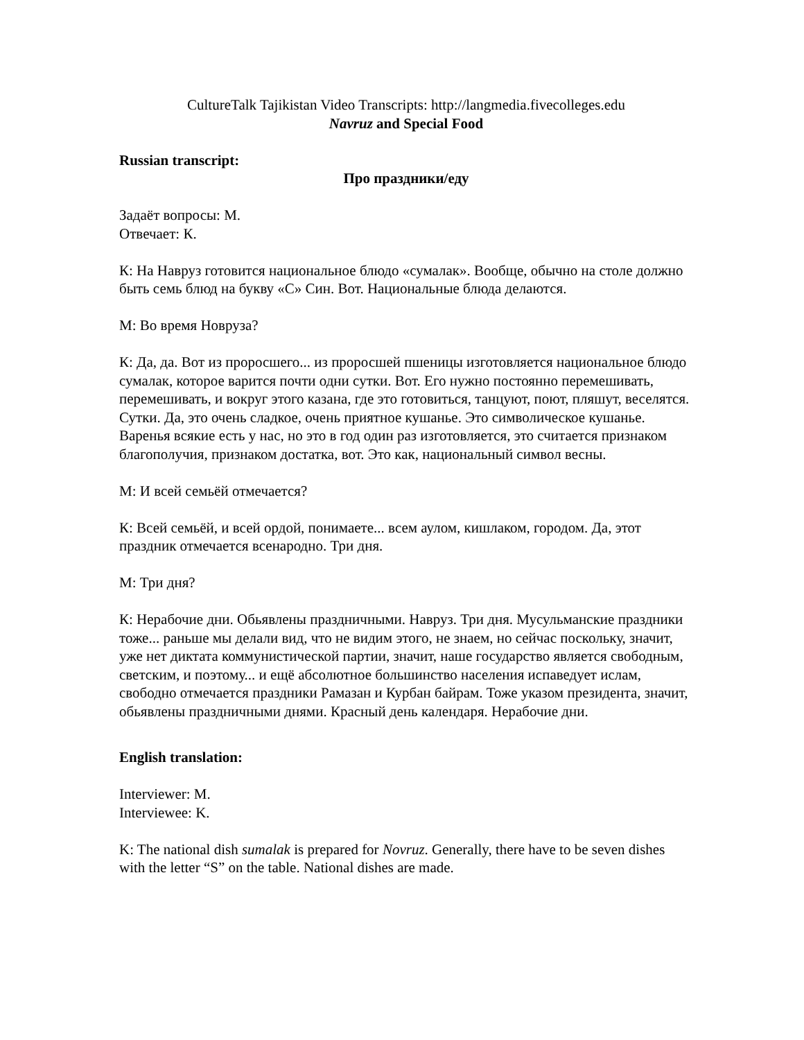CultureTalk Tajikistan Video Transcripts: http://langmedia.fivecolleges.edu
Navruz and Special Food
Russian transcript:
Про праздники/еду
Задаёт вопросы: М.
Отвечает: К.
К: На Навруз готовится национальное блюдо «сумалак». Вообще, обычно на столе должно быть семь блюд на букву «С» Син. Вот. Национальные блюда делаются.
М: Во время Новруза?
К: Да, да. Вот из проросшего... из проросшей пшеницы изготовляется национальное блюдо сумалак, которое варится почти одни сутки. Вот. Его нужно постоянно перемешивать, перемешивать, и вокруг этого казана, где это готовиться, танцуют, поют, пляшут, веселятся. Сутки. Да, это очень сладкое, очень приятное кушанье. Это символическое кушанье. Варенья всякие есть у нас, но это в год один раз изготовляется, это считается признаком благополучия, признаком достатка, вот. Это как, национальный символ весны.
М: И всей семьёй отмечается?
К: Всей семьёй, и всей ордой, понимаете... всем аулом, кишлаком, городом. Да, этот праздник отмечается всенародно. Три дня.
М: Три дня?
К: Нерабочие дни. Обьявлены праздничными. Навруз. Три дня. Мусульманские праздники тоже... раньше мы делали вид, что не видим этого, не знаем, но сейчас поскольку, значит, уже нет диктата коммунистической партии, значит, наше государство является свободным, светским, и поэтому... и ещё абсолютное большинство населения испаведует ислам, свободно отмечается праздники Рамазан и Курбан байрам. Тоже указом президента, значит, обьявлены праздничными днями. Красный день календаря. Нерабочие дни.
English translation:
Interviewer: M.
Interviewee: K.
K: The national dish sumalak is prepared for Novruz. Generally, there have to be seven dishes with the letter “S” on the table. National dishes are made.